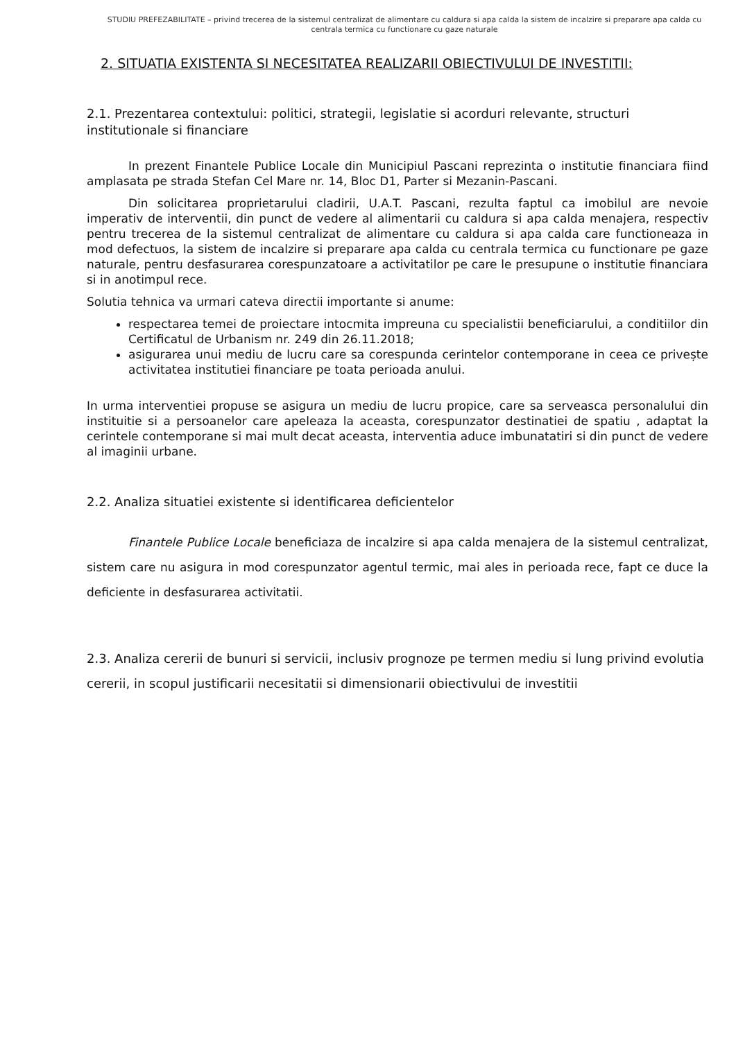STUDIU PREFEZABILITATE – privind trecerea de la sistemul centralizat de alimentare cu caldura si apa calda la sistem de incalzire si preparare apa calda cu centrala termica cu functionare cu gaze naturale
2. SITUATIA EXISTENTA SI NECESITATEA REALIZARII OBIECTIVULUI DE INVESTITII:
2.1. Prezentarea contextului: politici, strategii, legislatie si acorduri relevante, structuri institutionale si financiare
In prezent Finantele Publice Locale din Municipiul Pascani reprezinta o institutie financiara fiind amplasata pe strada Stefan Cel Mare nr. 14, Bloc D1, Parter si Mezanin-Pascani.
Din solicitarea proprietarului cladirii, U.A.T. Pascani, rezulta faptul ca imobilul are nevoie imperativ de interventii, din punct de vedere al alimentarii cu caldura si apa calda menajera, respectiv pentru trecerea de la sistemul centralizat de alimentare cu caldura si apa calda care functioneaza in mod defectuos, la sistem de incalzire si preparare apa calda cu centrala termica cu functionare pe gaze naturale, pentru desfasurarea corespunzatoare a activitatilor pe care le presupune o institutie financiara si in anotimpul rece.
Solutia tehnica va urmari cateva directii importante si anume:
respectarea temei de proiectare intocmita impreuna cu specialistii beneficiarului, a conditiilor din Certificatul de Urbanism nr. 249 din 26.11.2018;
asigurarea unui mediu de lucru care sa corespunda cerintelor contemporane in ceea ce privește activitatea institutiei financiare pe toata perioada anului.
In urma interventiei propuse se asigura un mediu de lucru propice, care sa serveasca personalului din instituitie si a persoanelor care apeleaza la aceasta, corespunzator destinatiei de spatiu , adaptat la cerintele contemporane si mai mult decat aceasta, interventia aduce imbunatatiri si din punct de vedere al imaginii urbane.
2.2. Analiza situatiei existente si identificarea deficientelor
Finantele Publice Locale beneficiaza de incalzire si apa calda menajera de la sistemul centralizat, sistem care nu asigura in mod corespunzator agentul termic, mai ales in perioada rece, fapt ce duce la deficiente in desfasurarea activitatii.
2.3. Analiza cererii de bunuri si servicii, inclusiv prognoze pe termen mediu si lung privind evolutia cererii, in scopul justificarii necesitatii si dimensionarii obiectivului de investitii